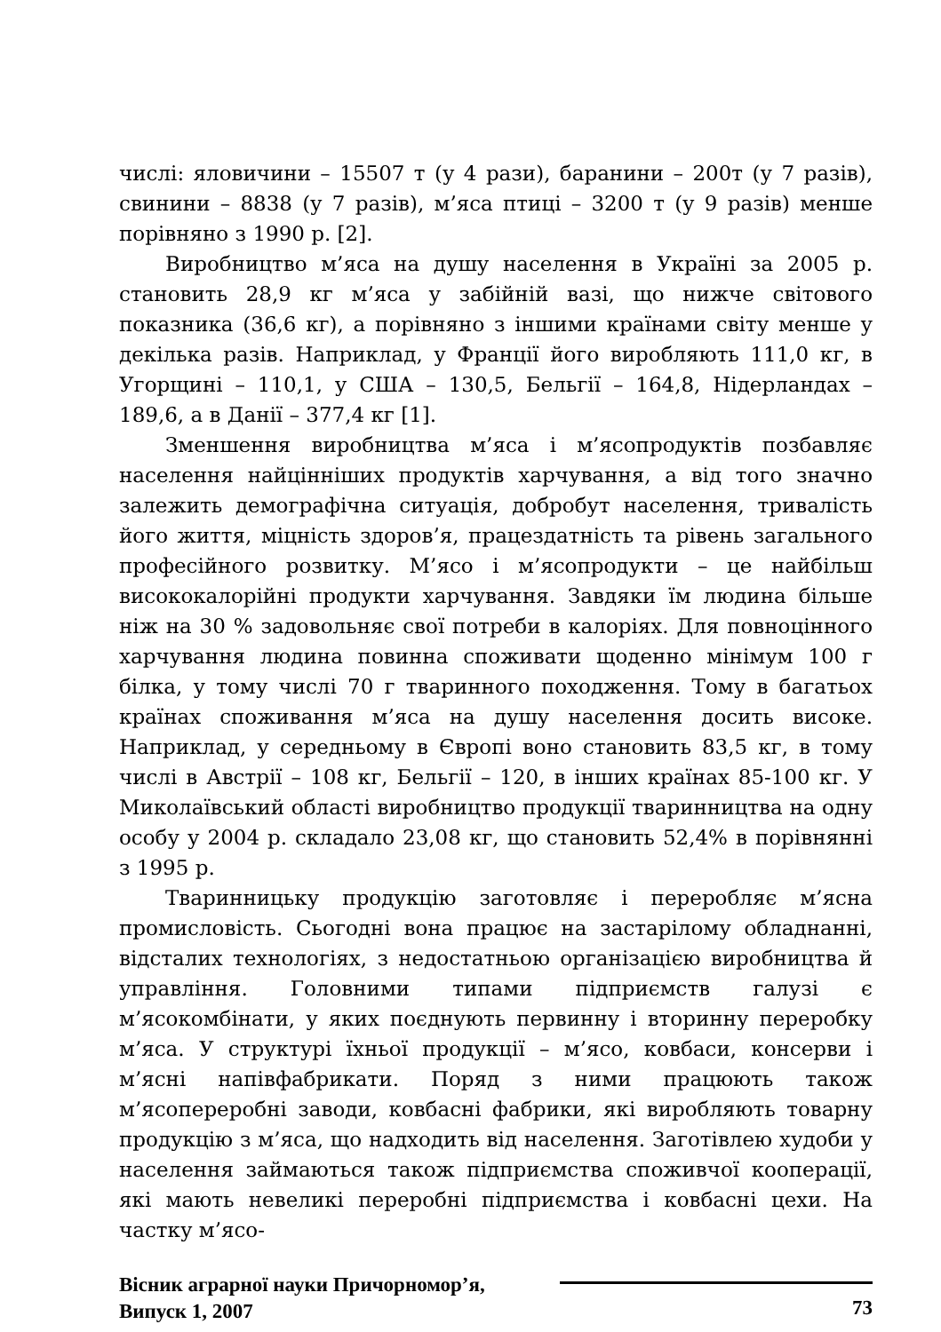числі: яловичини – 15507 т (у 4 рази), баранини – 200т (у 7 разів), свинини – 8838 (у 7 разів), м’яса птиці – 3200 т (у 9 разів) менше порівняно з 1990 р. [2].
Виробництво м’яса на душу населення в Україні за 2005 р. становить 28,9 кг м’яса у забійній вазі, що нижче світового показника (36,6 кг), а порівняно з іншими країнами світу менше у декілька разів. Наприклад, у Франції його виробляють 111,0 кг, в Угорщині – 110,1, у США – 130,5, Бельгії – 164,8, Нідерландах – 189,6, а в Данії – 377,4 кг [1].
Зменшення виробництва м’яса і м’ясопродуктів позбавляє населення найцінніших продуктів харчування, а від того значно залежить демографічна ситуація, добробут населення, тривалість його життя, міцність здоров’я, працездатність та рівень загального професійного розвитку. М’ясо і м’ясопродукти – це найбільш висококалорійні продукти харчування. Завдяки їм людина більше ніж на 30 % задовольняє свої потреби в калоріях. Для повноцінного харчування людина повинна споживати щоденно мінімум 100 г білка, у тому числі 70 г тваринного походження. Тому в багатьох країнах споживання м’яса на душу населення досить високе. Наприклад, у середньому в Європі воно становить 83,5 кг, в тому числі в Австрії – 108 кг, Бельгії – 120, в інших країнах 85-100 кг. У Миколаївський області виробництво продукції тваринництва на одну особу у 2004 р. складало 23,08 кг, що становить 52,4% в порівнянні з 1995 р.
Тваринницьку продукцію заготовляє і переробляє м’ясна промисловість. Сьогодні вона працює на застарілому обладнанні, відсталих технологіях, з недостатньою організацією виробництва й управління. Головними типами підприємств галузі є м’ясокомбінати, у яких поєднують первинну і вторинну переробку м’яса. У структурі їхньої продукції – м’ясо, ковбаси, консерви і м’ясні напівфабрикати. Поряд з ними працюють також м’ясопереробні заводи, ковбасні фабрики, які виробляють товарну продукцію з м’яса, що надходить від населення. Заготівлею худоби у населення займаються також підприємства споживчої кооперації, які мають невеликі переробні підприємства і ковбасні цехи. На частку м’ясо-
Вісник аграрної науки Причорномор’я,
Випуск 1, 2007
73